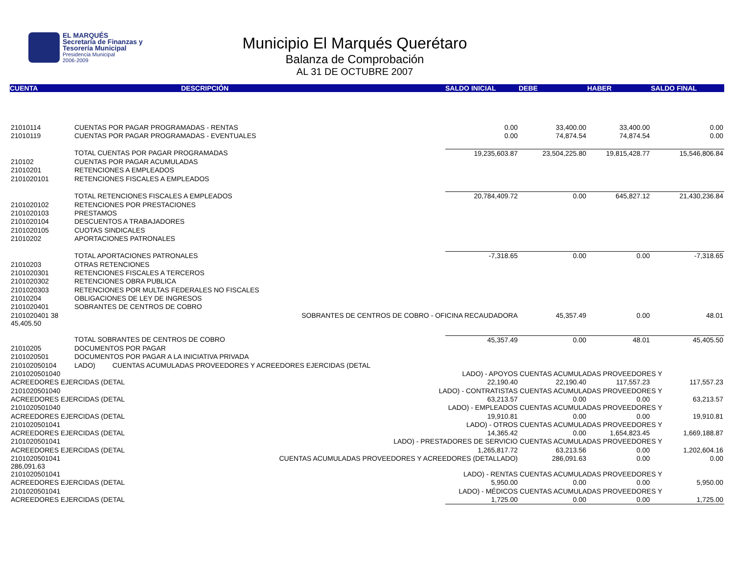EL MARQUÉS
Secretaría de Finanzas y
Tesorería Municipal
Presidencia Municipal
2006-2009
Municipio El Marqués Querétaro
Balanza de Comprobación
AL 31 DE OCTUBRE 2007
| CUENTA | DESCRIPCIÓN | SALDO INICIAL | DEBE | HABER | SALDO FINAL |
| --- | --- | --- | --- | --- | --- |
| 21010114 | CUENTAS POR PAGAR PROGRAMADAS - RENTAS | 0.00 | 33,400.00 | 33,400.00 | 0.00 |
| 21010119 | CUENTAS POR PAGAR PROGRAMADAS - EVENTUALES | 0.00 | 74,874.54 | 74,874.54 | 0.00 |
| | TOTAL CUENTAS POR PAGAR PROGRAMADAS | 19,235,603.87 | 23,504,225.80 | 19,815,428.77 | 15,546,806.84 |
| 210102 | CUENTAS POR PAGAR ACUMULADAS | | | | |
| 21010201 | RETENCIONES A EMPLEADOS | | | | |
| 2101020101 | RETENCIONES FISCALES A EMPLEADOS | | | | |
| | TOTAL RETENCIONES FISCALES A EMPLEADOS | 20,784,409.72 | 0.00 | 645,827.12 | 21,430,236.84 |
| 2101020102 | RETENCIONES POR PRESTACIONES | | | | |
| 2101020103 | PRESTAMOS | | | | |
| 2101020104 | DESCUENTOS A TRABAJADORES | | | | |
| 2101020105 | CUOTAS SINDICALES | | | | |
| 21010202 | APORTACIONES PATRONALES | | | | |
| | TOTAL APORTACIONES PATRONALES | -7,318.65 | 0.00 | 0.00 | -7,318.65 |
| 21010203 | OTRAS RETENCIONES | | | | |
| 2101020301 | RETENCIONES FISCALES A TERCEROS | | | | |
| 2101020302 | RETENCIONES OBRA PUBLICA | | | | |
| 2101020303 | RETENCIONES POR MULTAS FEDERALES NO FISCALES | | | | |
| 21010204 | OBLIGACIONES DE LEY DE INGRESOS | | | | |
| 2101020401 | SOBRANTES DE CENTROS DE COBRO | | | | |
| 2101020401 38 45,405.50 | SOBRANTES DE CENTROS DE COBRO - OFICINA RECAUDADORA | | 45,357.49 | 0.00 | 48.01 |
| | TOTAL SOBRANTES DE CENTROS DE COBRO | 45,357.49 | 0.00 | 48.01 | 45,405.50 |
| 21010205 | DOCUMENTOS POR PAGAR | | | | |
| 2101020501 | DOCUMENTOS POR PAGAR A LA INICIATIVA PRIVADA | | | | |
| 210102050104 | LADO) CUENTAS ACUMULADAS PROVEEDORES Y ACREEDORES EJERCIDAS (DETAL | | | | |
| 2101020501040 | LADO) - APOYOS | | CUENTAS ACUMULADAS PROVEEDORES Y | | |
| ACREEDORES EJERCIDAS (DETAL | | 22,190.40 | 22,190.40 | 117,557.23 | 117,557.23 |
| 2101020501040 | LADO) - CONTRATISTAS | | CUENTAS ACUMULADAS PROVEEDORES Y | | |
| ACREEDORES EJERCIDAS (DETAL | | 63,213.57 | 0.00 | 0.00 | 63,213.57 |
| 2101020501040 | LADO) - EMPLEADOS | | CUENTAS ACUMULADAS PROVEEDORES Y | | |
| ACREEDORES EJERCIDAS (DETAL | | 19,910.81 | 0.00 | 0.00 | 19,910.81 |
| 2101020501041 | LADO) - OTROS | | CUENTAS ACUMULADAS PROVEEDORES Y | | |
| ACREEDORES EJERCIDAS (DETAL | | 14,365.42 | 0.00 | 1,654,823.45 | 1,669,188.87 |
| 2101020501041 | LADO) - PRESTADORES DE SERVICIO | | CUENTAS ACUMULADAS PROVEEDORES Y | | |
| ACREEDORES EJERCIDAS (DETAL | | 1,265,817.72 | 63,213.56 | 0.00 | 1,202,604.16 |
| 2101020501041 286,091.63 | CUENTAS ACUMULADAS PROVEEDORES Y ACREEDORES (DETALLADO) | | 286,091.63 | 0.00 | 0.00 |
| 2101020501041 | LADO) - RENTAS | | CUENTAS ACUMULADAS PROVEEDORES Y | | |
| ACREEDORES EJERCIDAS (DETAL | | 5,950.00 | 0.00 | 0.00 | 5,950.00 |
| 2101020501041 | LADO) - MÉDICOS | | CUENTAS ACUMULADAS PROVEEDORES Y | | |
| ACREEDORES EJERCIDAS (DETAL | | 1,725.00 | 0.00 | 0.00 | 1,725.00 |